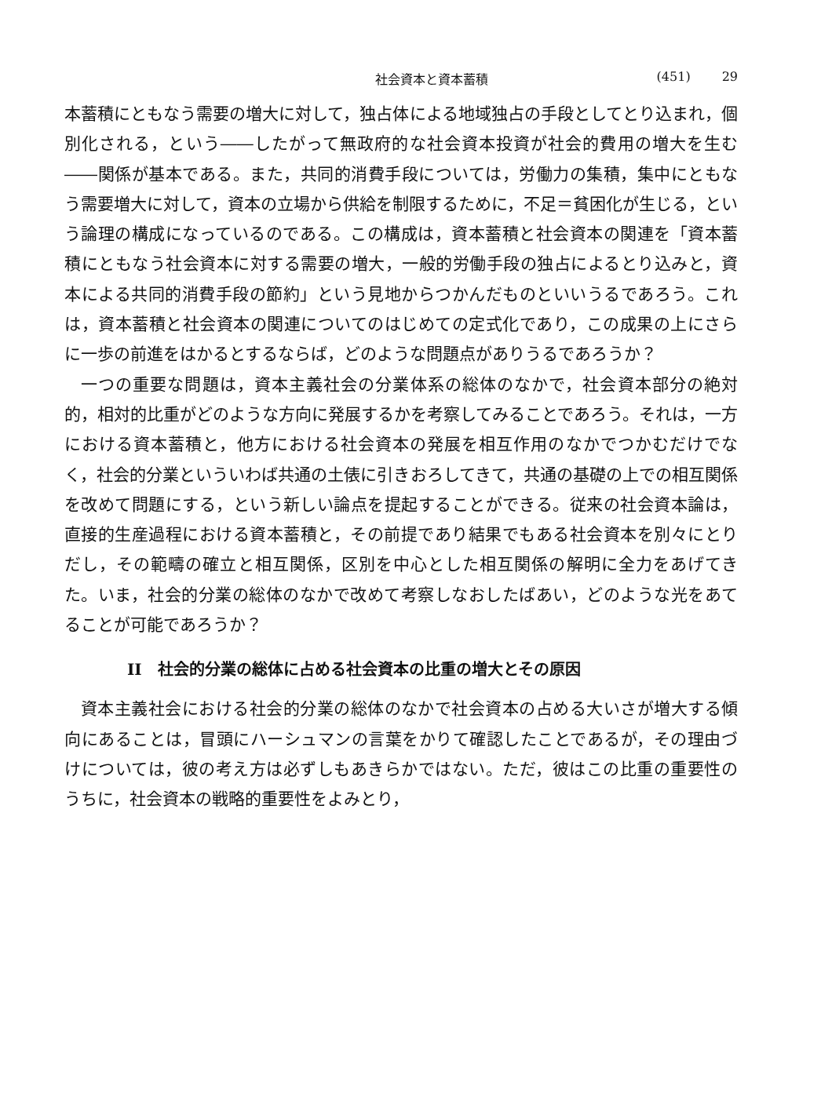社会資本と資本蓄積 (451) 29
本蓄積にともなう需要の増大に対して，独占体による地域独占の手段としてとり込まれ，個別化される，という――したがって無政府的な社会資本投資が社会的費用の増大を生む――関係が基本である。また，共同的消費手段については，労働力の集積，集中にともなう需要増大に対して，資本の立場から供給を制限するために，不足＝貧困化が生じる，という論理の構成になっているのである。この構成は，資本蓄積と社会資本の関連を「資本蓄積にともなう社会資本に対する需要の増大，一般的労働手段の独占によるとり込みと，資本による共同的消費手段の節約」という見地からつかんだものといいうるであろう。これは，資本蓄積と社会資本の関連についてのはじめての定式化であり，この成果の上にさらに一歩の前進をはかるとするならば，どのような問題点がありうるであろうか？
一つの重要な問題は，資本主義社会の分業体系の総体のなかで，社会資本部分の絶対的，相対的比重がどのような方向に発展するかを考察してみることであろう。それは，一方における資本蓄積と，他方における社会資本の発展を相互作用のなかでつかむだけでなく，社会的分業といういわば共通の土俵に引きおろしてきて，共通の基礎の上での相互関係を改めて問題にする，という新しい論点を提起することができる。従来の社会資本論は，直接的生産過程における資本蓄積と，その前提であり結果でもある社会資本を別々にとりだし，その範疇の確立と相互関係，区別を中心とした相互関係の解明に全力をあげてきた。いま，社会的分業の総体のなかで改めて考察しなおしたばあい，どのような光をあてることが可能であろうか？
II　社会的分業の総体に占める社会資本の比重の増大とその原因
資本主義社会における社会的分業の総体のなかで社会資本の占める大いさが増大する傾向にあることは，冒頭にハーシュマンの言葉をかりて確認したことであるが，その理由づけについては，彼の考え方は必ずしもあきらかではない。ただ，彼はこの比重の重要性のうちに，社会資本の戦略的重要性をよみとり，